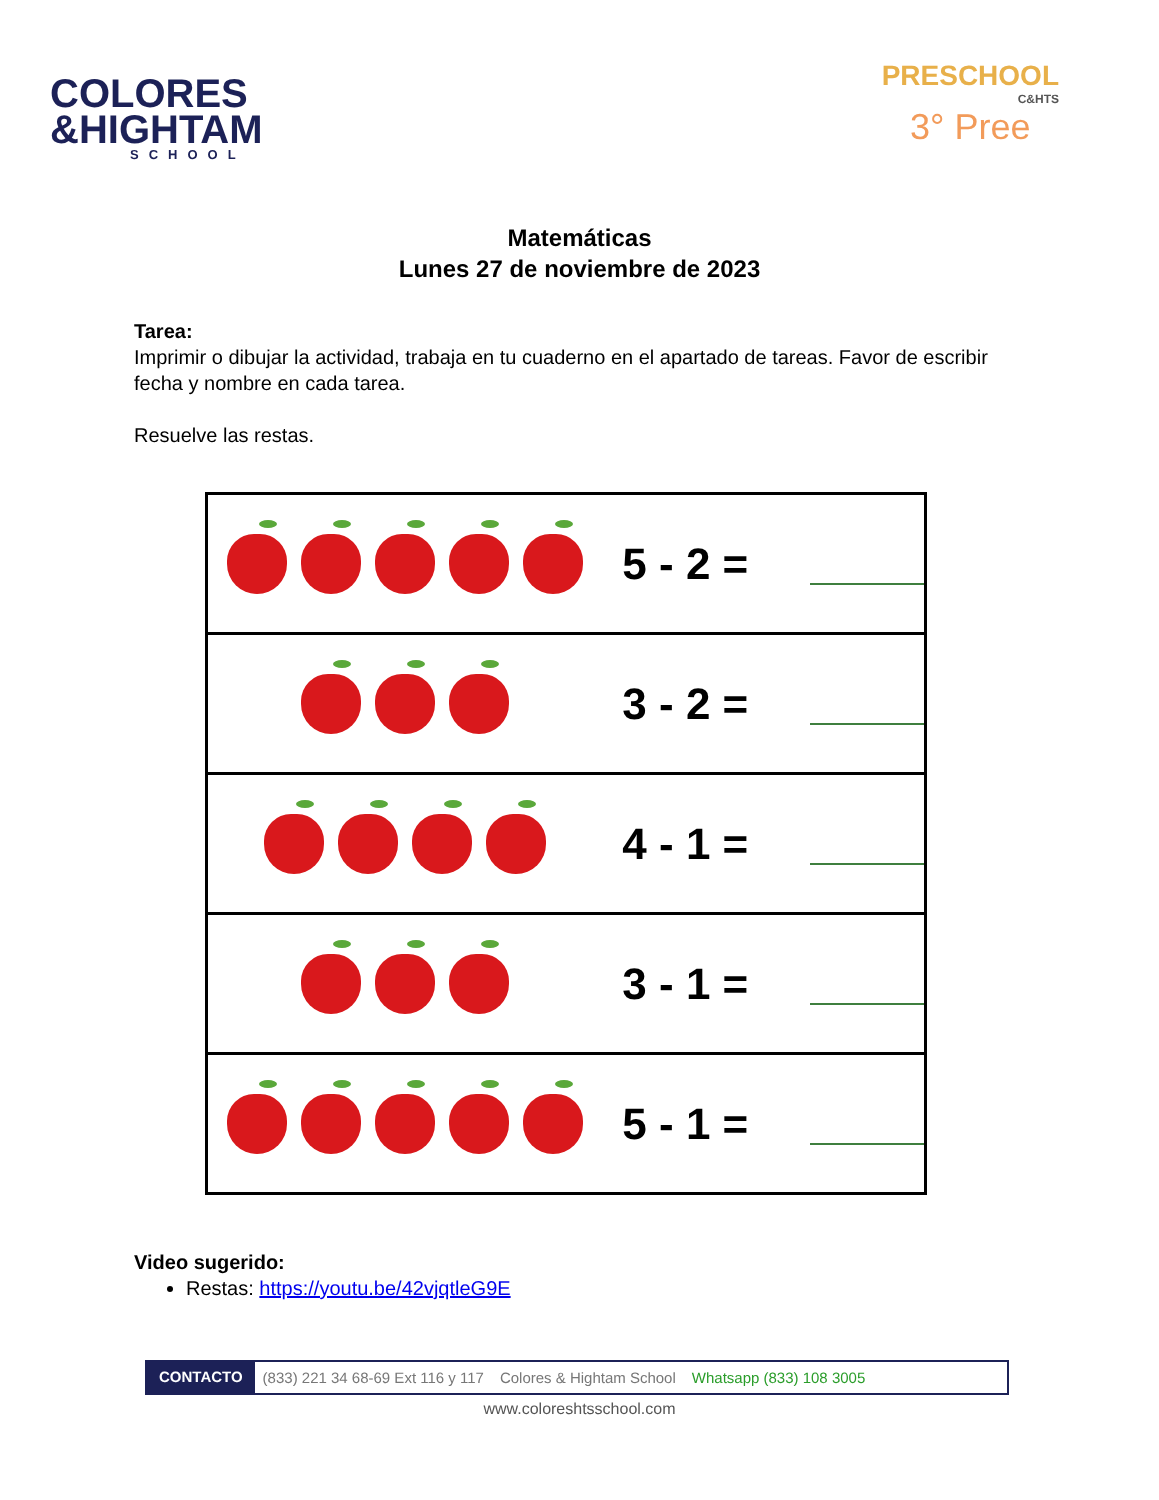COLORES
&HIGHTAM
SCHOOL
PRESCHOOL
C&HTS
3° Pree
Matemáticas
Lunes 27 de noviembre de 2023
Tarea:
Imprimir o dibujar la actividad, trabaja en tu cuaderno en el apartado de tareas. Favor de escribir fecha y nombre en cada tarea.
Resuelve las restas.
5 - 2 =
3 - 2 =
4 - 1 =
3 - 1 =
5 - 1 =
Video sugerido:
Restas: https://youtu.be/42vjqtleG9E
CONTACTO (833) 221 34 68-69 Ext 116 y 117 Colores & Hightam School Whatsapp (833) 108 3005
www.coloreshtsschool.com